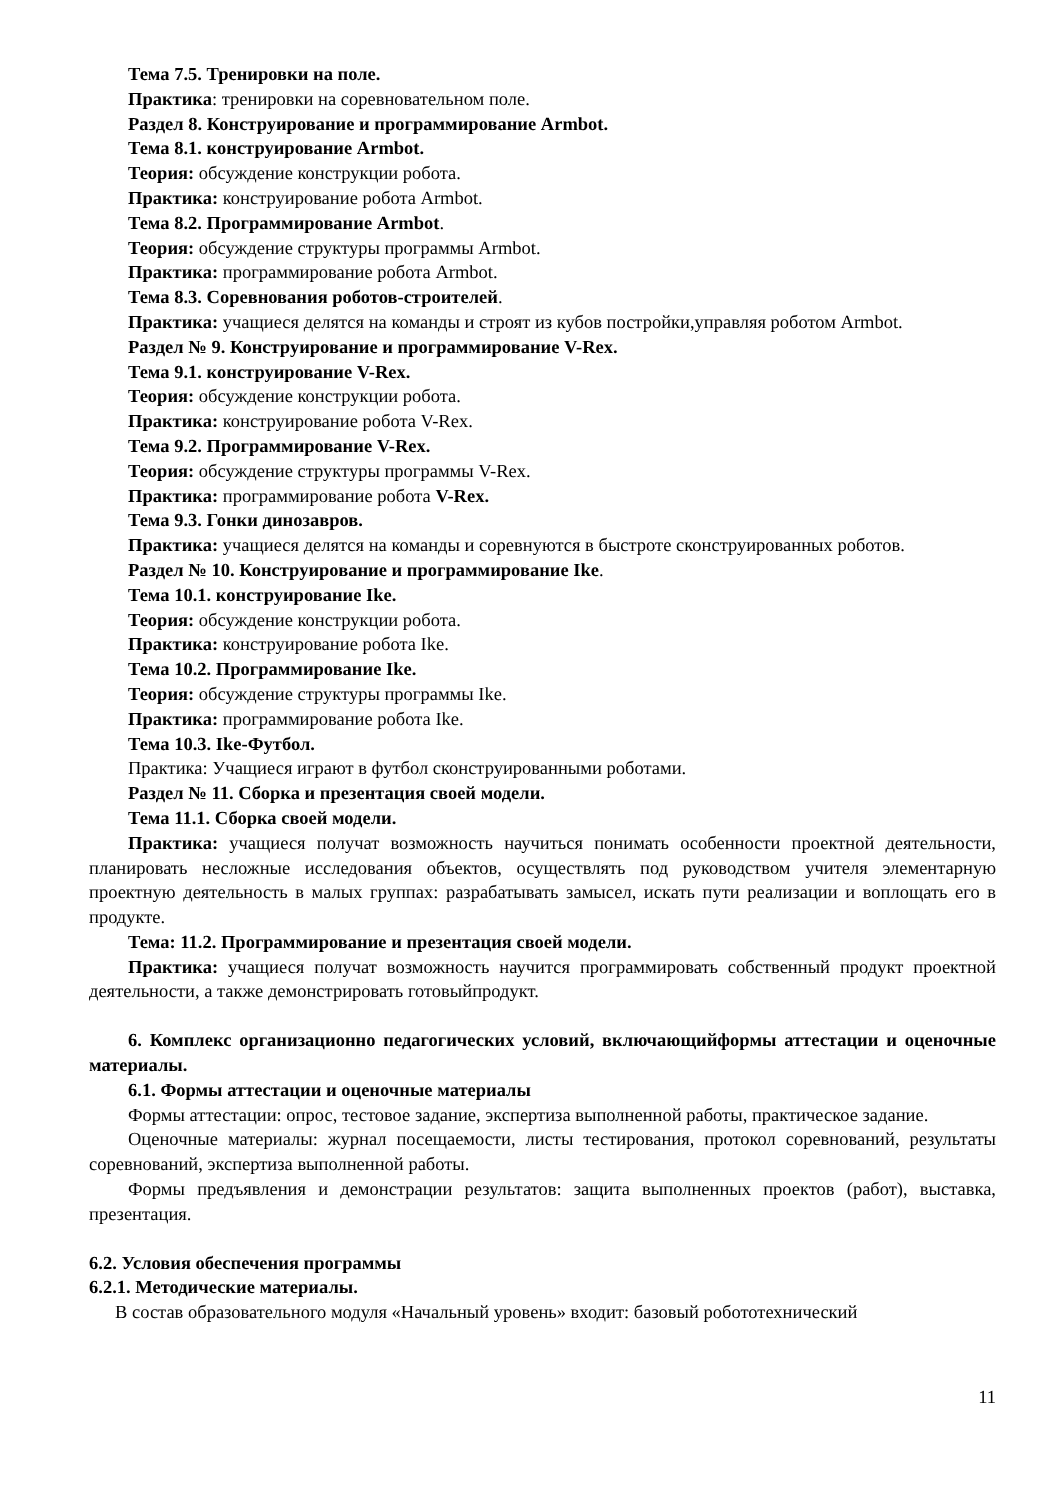Тема 7.5. Тренировки на поле.
Практика: тренировки на соревновательном поле.
Раздел 8. Конструирование и программирование Armbot.
Тема 8.1. конструирование Armbot.
Теория: обсуждение конструкции робота.
Практика: конструирование робота Armbot.
Тема 8.2. Программирование Armbot.
Теория: обсуждение структуры программы Armbot.
Практика: программирование робота Armbot.
Тема 8.3. Соревнования роботов-строителей.
Практика: учащиеся делятся на команды и строят из кубов постройки,управляя роботом Armbot.
Раздел № 9. Конструирование и программирование V-Rex.
Тема 9.1. конструирование V-Rex.
Теория: обсуждение конструкции робота.
Практика: конструирование робота V-Rex.
Тема 9.2. Программирование V-Rex.
Теория: обсуждение структуры программы V-Rex.
Практика: программирование робота V-Rex.
Тема 9.3. Гонки динозавров.
Практика: учащиеся делятся на команды и соревнуются в быстроте сконструированных роботов.
Раздел № 10. Конструирование и программирование Ike.
Тема 10.1. конструирование Ike.
Теория: обсуждение конструкции робота.
Практика: конструирование робота Ike.
Тема 10.2. Программирование Ike.
Теория: обсуждение структуры программы Ike.
Практика: программирование робота Ike.
Тема 10.3. Ike-Футбол.
Практика: Учащиеся играют в футбол сконструированными роботами.
Раздел № 11. Сборка и презентация своей модели.
Тема 11.1. Сборка своей модели.
Практика: учащиеся получат возможность научиться понимать особенности проектной деятельности, планировать несложные исследования объектов, осуществлять под руководством учителя элементарную проектную деятельность в малых группах: разрабатывать замысел, искать пути реализации и воплощать его в продукте.
Тема: 11.2. Программирование и презентация своей модели.
Практика: учащиеся получат возможность научится программировать собственный продукт проектной деятельности, а также демонстрировать готовыйпродукт.
6. Комплекс организационно педагогических условий, включающийформы аттестации и оценочные материалы.
6.1. Формы аттестации и оценочные материалы
Формы аттестации: опрос, тестовое задание, экспертиза выполненной работы, практическое задание.
Оценочные материалы: журнал посещаемости, листы тестирования, протокол соревнований, результаты соревнований, экспертиза выполненной работы.
Формы предъявления и демонстрации результатов: защита выполненных проектов (работ), выставка, презентация.
6.2. Условия обеспечения программы
6.2.1. Методические материалы.
В состав образовательного модуля «Начальный уровень» входит: базовый робототехнический
11